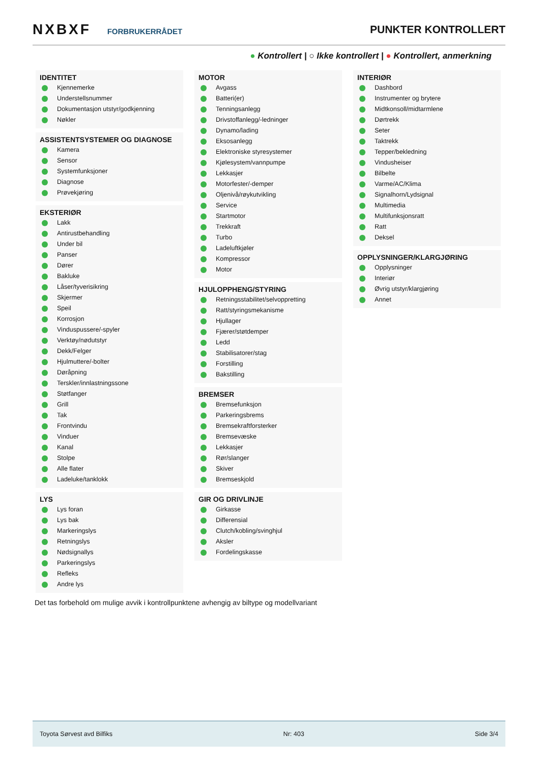NXBXF FORBRUKERRÅDET
PUNKTER KONTROLLERT
● Kontrollert | ○ Ikke kontrollert | ● Kontrollert, anmerkning
IDENTITET
Kjennemerke
Understellsnummer
Dokumentasjon utstyr/godkjenning
Nøkler
ASSISTENTSYSTEMER OG DIAGNOSE
Kamera
Sensor
Systemfunksjoner
Diagnose
Prøvekjøring
EKSTERIØR
Lakk
Antirustbehandling
Under bil
Panser
Dører
Bakluke
Låser/tyverisikring
Skjermer
Speil
Korrosjon
Vinduspussere/-spyler
Verktøy/nødutstyr
Dekk/Felger
Hjulmuttere/-bolter
Døråpning
Terskler/innlastningssone
Støtfanger
Grill
Tak
Frontvindu
Vinduer
Kanal
Stolpe
Alle flater
Ladeluke/tanklokk
LYS
Lys foran
Lys bak
Markeringslys
Retningslys
Nødsignallys
Parkeringslys
Refleks
Andre lys
MOTOR
Avgass
Batteri(er)
Tenningsanlegg
Drivstoffanlegg/-ledninger
Dynamo/lading
Eksosanlegg
Elektroniske styresystemer
Kjølesystem/vannpumpe
Lekkasjer
Motorfester/-demper
Oljenivå/røykutvikling
Service
Startmotor
Trekkraft
Turbo
Ladeluftkjøler
Kompressor
Motor
HJULOPPHENG/STYRING
Retningsstabilitet/selvoppretting
Ratt/styringsmekanisme
Hjullager
Fjærer/støtdemper
Ledd
Stabilisatorer/stag
Forstilling
Bakstilling
BREMSER
Bremsefunksjon
Parkeringsbrems
Bremsekraftforsterker
Bremsevæske
Lekkasjer
Rør/slanger
Skiver
Bremseskjold
GIR OG DRIVLINJE
Girkasse
Differensial
Clutch/kobling/svinghjul
Aksler
Fordelingskasse
INTERIØR
Dashbord
Instrumenter og brytere
Midtkonsoll/midtarmlene
Dørtrekk
Seter
Taktrekk
Tepper/bekledning
Vindusheiser
Bilbelte
Varme/AC/Klima
Signalhorn/Lydsignal
Multimedia
Multifunksjonsratt
Ratt
Deksel
OPPLYSNINGER/KLARGJØRING
Opplysninger
Interiør
Øvrig utstyr/klargjøring
Annet
Det tas forbehold om mulige avvik i kontrollpunktene avhengig av biltype og modellvariant
Toyota Sørvest avd Bilfiks Nr: 403 Side 3/4